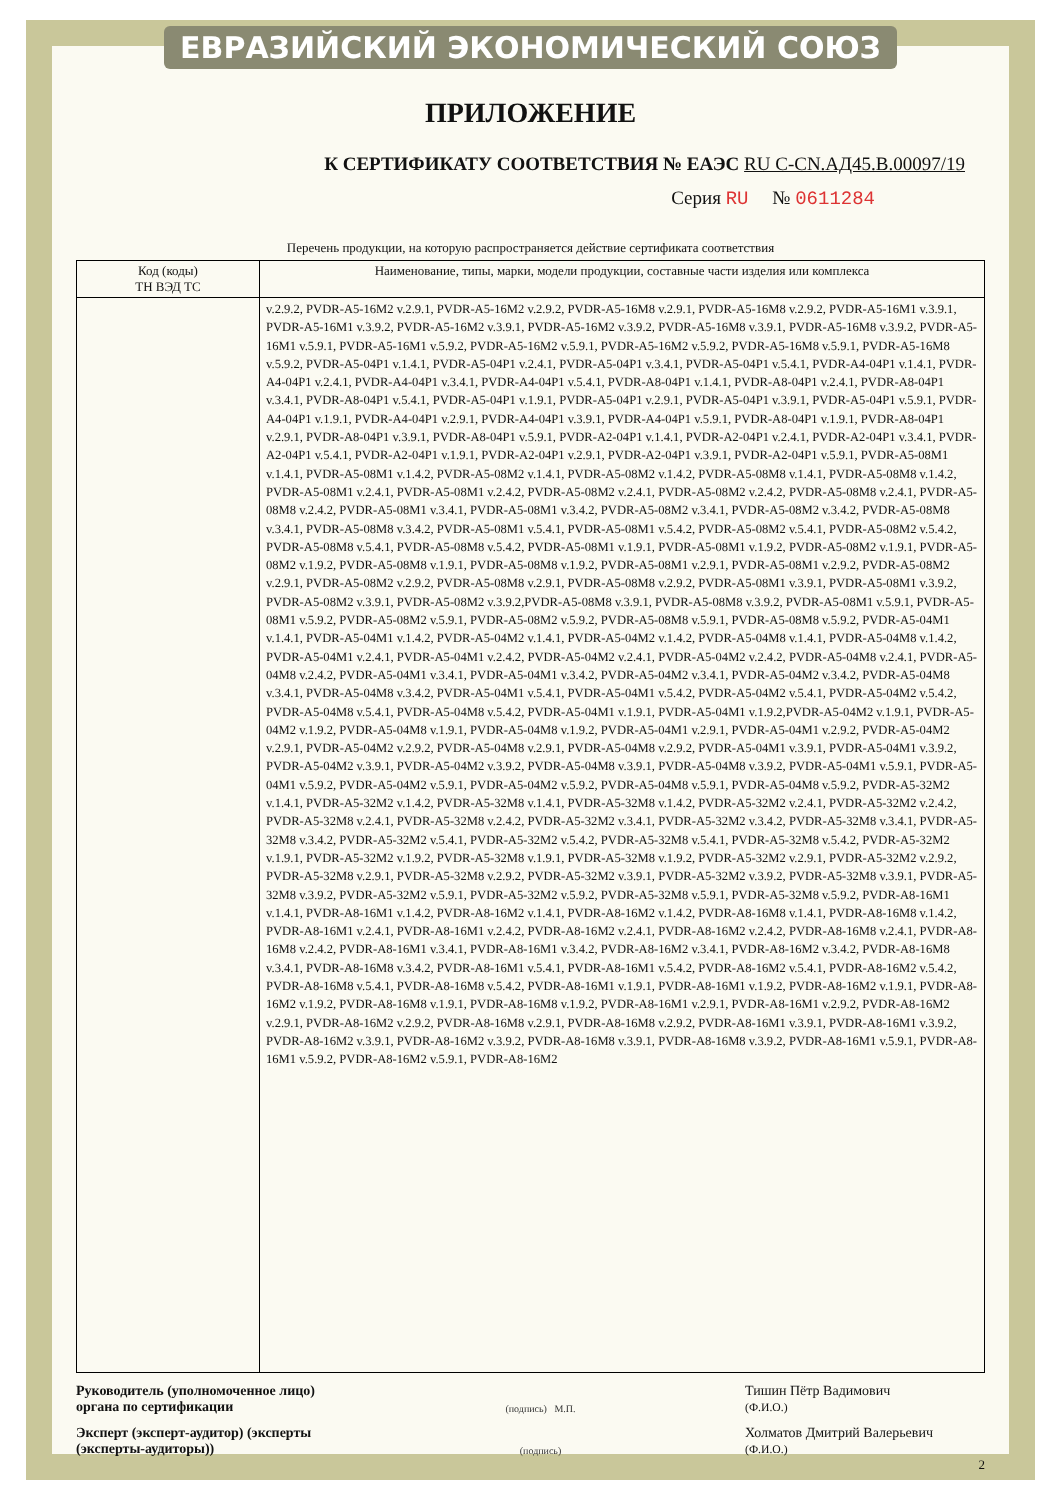ЕВРАЗИЙСКИЙ ЭКОНОМИЧЕСКИЙ СОЮЗ
ПРИЛОЖЕНИЕ
К СЕРТИФИКАТУ СООТВЕТСТВИЯ № ЕАЭС RU C-CN.АД45.В.00097/19
Серия RU № 0611284
Перечень продукции, на которую распространяется действие сертификата соответствия
| Код (коды) ТН ВЭД ТС | Наименование, типы, марки, модели продукции, составные части изделия или комплекса |
| --- | --- |
| | v.2.9.2, PVDR-A5-16M2 v.2.9.1, PVDR-A5-16M2 v.2.9.2, PVDR-A5-16M8 v.2.9.1, PVDR-A5-16M8 v.2.9.2, PVDR-A5-16M1 v.3.9.1, PVDR-A5-16M1 v.3.9.2, PVDR-A5-16M2 v.3.9.1, PVDR-A5-16M2 v.3.9.2, PVDR-A5-16M8 v.3.9.1, PVDR-A5-16M8 v.3.9.2, PVDR-A5-16M1 v.5.9.1, PVDR-A5-16M1 v.5.9.2, PVDR-A5-16M2 v.5.9.1, PVDR-A5-16M2 v.5.9.2, PVDR-A5-16M8 v.5.9.1, PVDR-A5-16M8 v.5.9.2, PVDR-A5-04P1 v.1.4.1, PVDR-A5-04P1 v.2.4.1, PVDR-A5-04P1 v.3.4.1, PVDR-A5-04P1 v.5.4.1, PVDR-A4-04P1 v.1.4.1, PVDR-A4-04P1 v.2.4.1, PVDR-A4-04P1 v.3.4.1, PVDR-A4-04P1 v.5.4.1, PVDR-A8-04P1 v.1.4.1, PVDR-A8-04P1 v.2.4.1, PVDR-A8-04P1 v.3.4.1, PVDR-A8-04P1 v.5.4.1, PVDR-A5-04P1 v.1.9.1, PVDR-A5-04P1 v.2.9.1, PVDR-A5-04P1 v.3.9.1, PVDR-A5-04P1 v.5.9.1, PVDR-A4-04P1 v.1.9.1, PVDR-A4-04P1 v.2.9.1, PVDR-A4-04P1 v.3.9.1, PVDR-A4-04P1 v.5.9.1, PVDR-A8-04P1 v.1.9.1, PVDR-A8-04P1 v.2.9.1, PVDR-A8-04P1 v.3.9.1, PVDR-A8-04P1 v.5.9.1, PVDR-A2-04P1 v.1.4.1, PVDR-A2-04P1 v.2.4.1, PVDR-A2-04P1 v.3.4.1, PVDR-A2-04P1 v.5.4.1, PVDR-A2-04P1 v.1.9.1, PVDR-A2-04P1 v.2.9.1, PVDR-A2-04P1 v.3.9.1, PVDR-A2-04P1 v.5.9.1, PVDR-A5-08M1 v.1.4.1, PVDR-A5-08M1 v.1.4.2, PVDR-A5-08M2 v.1.4.1, PVDR-A5-08M2 v.1.4.2, PVDR-A5-08M8 v.1.4.1, PVDR-A5-08M8 v.1.4.2, PVDR-A5-08M1 v.2.4.1, PVDR-A5-08M1 v.2.4.2, PVDR-A5-08M2 v.2.4.1, PVDR-A5-08M2 v.2.4.2, PVDR-A5-08M8 v.2.4.1, PVDR-A5-08M8 v.2.4.2, PVDR-A5-08M1 v.3.4.1, PVDR-A5-08M1 v.3.4.2, PVDR-A5-08M2 v.3.4.1, PVDR-A5-08M2 v.3.4.2, PVDR-A5-08M8 v.3.4.1, PVDR-A5-08M8 v.3.4.2, PVDR-A5-08M1 v.5.4.1, PVDR-A5-08M1 v.5.4.2, PVDR-A5-08M2 v.5.4.1, PVDR-A5-08M2 v.5.4.2, PVDR-A5-08M8 v.5.4.1, PVDR-A5-08M8 v.5.4.2, PVDR-A5-08M1 v.1.9.1, PVDR-A5-08M1 v.1.9.2, PVDR-A5-08M2 v.1.9.1, PVDR-A5-08M2 v.1.9.2, PVDR-A5-08M8 v.1.9.1, PVDR-A5-08M8 v.1.9.2, PVDR-A5-08M1 v.2.9.1, PVDR-A5-08M1 v.2.9.2, PVDR-A5-08M2 v.2.9.1, PVDR-A5-08M2 v.2.9.2, PVDR-A5-08M8 v.2.9.1, PVDR-A5-08M8 v.2.9.2, PVDR-A5-08M1 v.3.9.1, PVDR-A5-08M1 v.3.9.2, PVDR-A5-08M2 v.3.9.1, PVDR-A5-08M2 v.3.9.2,PVDR-A5-08M8 v.3.9.1, PVDR-A5-08M8 v.3.9.2, PVDR-A5-08M1 v.5.9.1, PVDR-A5-08M1 v.5.9.2, PVDR-A5-08M2 v.5.9.1, PVDR-A5-08M2 v.5.9.2, PVDR-A5-08M8 v.5.9.1, PVDR-A5-08M8 v.5.9.2, PVDR-A5-04M1 v.1.4.1, PVDR-A5-04M1 v.1.4.2, PVDR-A5-04M2 v.1.4.1, PVDR-A5-04M2 v.1.4.2, PVDR-A5-04M8 v.1.4.1, PVDR-A5-04M8 v.1.4.2, PVDR-A5-04M1 v.2.4.1, PVDR-A5-04M1 v.2.4.2, PVDR-A5-04M2 v.2.4.1, PVDR-A5-04M2 v.2.4.2, PVDR-A5-04M8 v.2.4.1, PVDR-A5-04M8 v.2.4.2, PVDR-A5-04M1 v.3.4.1, PVDR-A5-04M1 v.3.4.2, PVDR-A5-04M2 v.3.4.1, PVDR-A5-04M2 v.3.4.2, PVDR-A5-04M8 v.3.4.1, PVDR-A5-04M8 v.3.4.2, PVDR-A5-04M1 v.5.4.1, PVDR-A5-04M1 v.5.4.2, PVDR-A5-04M2 v.5.4.1, PVDR-A5-04M2 v.5.4.2, PVDR-A5-04M8 v.5.4.1, PVDR-A5-04M8 v.5.4.2, PVDR-A5-04M1 v.1.9.1, PVDR-A5-04M1 v.1.9.2,PVDR-A5-04M2 v.1.9.1, PVDR-A5-04M2 v.1.9.2, PVDR-A5-04M8 v.1.9.1, PVDR-A5-04M8 v.1.9.2, PVDR-A5-04M1 v.2.9.1, PVDR-A5-04M1 v.2.9.2, PVDR-A5-04M2 v.2.9.1, PVDR-A5-04M2 v.2.9.2, PVDR-A5-04M8 v.2.9.1, PVDR-A5-04M8 v.2.9.2, PVDR-A5-04M1 v.3.9.1, PVDR-A5-04M1 v.3.9.2, PVDR-A5-04M2 v.3.9.1, PVDR-A5-04M2 v.3.9.2, PVDR-A5-04M8 v.3.9.1, PVDR-A5-04M8 v.3.9.2, PVDR-A5-04M1 v.5.9.1, PVDR-A5-04M1 v.5.9.2, PVDR-A5-04M2 v.5.9.1, PVDR-A5-04M2 v.5.9.2, PVDR-A5-04M8 v.5.9.1, PVDR-A5-04M8 v.5.9.2, PVDR-A5-32M2 v.1.4.1, PVDR-A5-32M2 v.1.4.2, PVDR-A5-32M8 v.1.4.1, PVDR-A5-32M8 v.1.4.2, PVDR-A5-32M2 v.2.4.1, PVDR-A5-32M2 v.2.4.2, PVDR-A5-32M8 v.2.4.1, PVDR-A5-32M8 v.2.4.2, PVDR-A5-32M2 v.3.4.1, PVDR-A5-32M2 v.3.4.2, PVDR-A5-32M8 v.3.4.1, PVDR-A5-32M8 v.3.4.2, PVDR-A5-32M2 v.5.4.1, PVDR-A5-32M2 v.5.4.2, PVDR-A5-32M8 v.5.4.1, PVDR-A5-32M8 v.5.4.2, PVDR-A5-32M2 v.1.9.1, PVDR-A5-32M2 v.1.9.2, PVDR-A5-32M8 v.1.9.1, PVDR-A5-32M8 v.1.9.2, PVDR-A5-32M2 v.2.9.1, PVDR-A5-32M2 v.2.9.2, PVDR-A5-32M8 v.2.9.1, PVDR-A5-32M8 v.2.9.2, PVDR-A5-32M2 v.3.9.1, PVDR-A5-32M2 v.3.9.2, PVDR-A5-32M8 v.3.9.1, PVDR-A5-32M8 v.3.9.2, PVDR-A5-32M2 v.5.9.1, PVDR-A5-32M2 v.5.9.2, PVDR-A5-32M8 v.5.9.1, PVDR-A5-32M8 v.5.9.2, PVDR-A8-16M1 v.1.4.1, PVDR-A8-16M1 v.1.4.2, PVDR-A8-16M2 v.1.4.1, PVDR-A8-16M2 v.1.4.2, PVDR-A8-16M8 v.1.4.1, PVDR-A8-16M8 v.1.4.2, PVDR-A8-16M1 v.2.4.1, PVDR-A8-16M1 v.2.4.2, PVDR-A8-16M2 v.2.4.1, PVDR-A8-16M2 v.2.4.2, PVDR-A8-16M8 v.2.4.1, PVDR-A8-16M8 v.2.4.2, PVDR-A8-16M1 v.3.4.1, PVDR-A8-16M1 v.3.4.2, PVDR-A8-16M2 v.3.4.1, PVDR-A8-16M2 v.3.4.2, PVDR-A8-16M8 v.3.4.1, PVDR-A8-16M8 v.3.4.2, PVDR-A8-16M1 v.5.4.1, PVDR-A8-16M1 v.5.4.2, PVDR-A8-16M2 v.5.4.1, PVDR-A8-16M2 v.5.4.2, PVDR-A8-16M8 v.5.4.1, PVDR-A8-16M8 v.5.4.2, PVDR-A8-16M1 v.1.9.1, PVDR-A8-16M1 v.1.9.2, PVDR-A8-16M2 v.1.9.1, PVDR-A8-16M2 v.1.9.2, PVDR-A8-16M8 v.1.9.1, PVDR-A8-16M8 v.1.9.2, PVDR-A8-16M1 v.2.9.1, PVDR-A8-16M1 v.2.9.2, PVDR-A8-16M2 v.2.9.1, PVDR-A8-16M2 v.2.9.2, PVDR-A8-16M8 v.2.9.1, PVDR-A8-16M8 v.2.9.2, PVDR-A8-16M1 v.3.9.1, PVDR-A8-16M1 v.3.9.2, PVDR-A8-16M2 v.3.9.1, PVDR-A8-16M2 v.3.9.2, PVDR-A8-16M8 v.3.9.1, PVDR-A8-16M8 v.3.9.2, PVDR-A8-16M1 v.5.9.1, PVDR-A8-16M1 v.5.9.2, PVDR-A8-16M2 v.5.9.1, PVDR-A8-16M2 |
Руководитель (уполномоченное лицо) органа по сертификации
(подпись) М.П.
Тишин Пётр Вадимович
(Ф.И.О.)
Эксперт (эксперт-аудитор) (эксперты (эксперты-аудиторы))
(подпись)
Холматов Дмитрий Валерьевич
(Ф.И.О.)
2